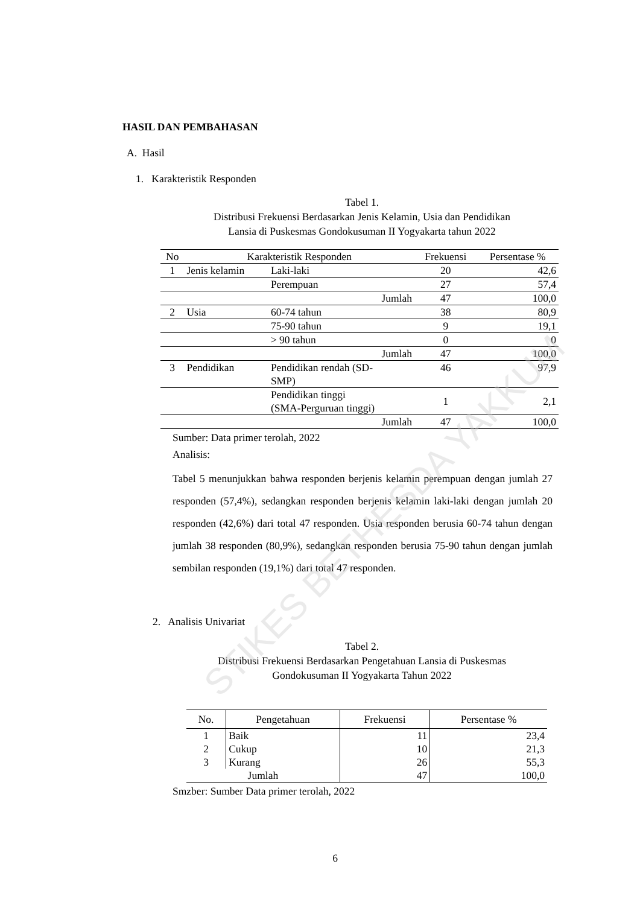STIKES BETHESDA YAKKUM
HASIL DAN PEMBAHASAN
A. Hasil
1. Karakteristik Responden
Tabel 1.
Distribusi Frekuensi Berdasarkan Jenis Kelamin, Usia dan Pendidikan
Lansia di Puskesmas Gondokusuman II Yogyakarta tahun 2022
| No | Karakteristik Responden | | Frekuensi | Persentase % |
| --- | --- | --- | --- | --- |
| 1 | Jenis kelamin | Laki-laki | 20 | 42,6 |
| | | Perempuan | 27 | 57,4 |
| | | Jumlah | 47 | 100,0 |
| 2 | Usia | 60-74 tahun | 38 | 80,9 |
| | | 75-90 tahun | 9 | 19,1 |
| | | > 90 tahun | 0 | 0 |
| | | Jumlah | 47 | 100,0 |
| 3 | Pendidikan | Pendidikan rendah (SD- SMP) | 46 | 97,9 |
| | | Pendidikan tinggi (SMA-Perguruan tinggi) | 1 | 2,1 |
| | | Jumlah | 47 | 100,0 |
Sumber: Data primer terolah, 2022
Analisis:
Tabel 5 menunjukkan bahwa responden berjenis kelamin perempuan dengan jumlah 27 responden (57,4%), sedangkan responden berjenis kelamin laki-laki dengan jumlah 20 responden (42,6%) dari total 47 responden. Usia responden berusia 60-74 tahun dengan jumlah 38 responden (80,9%), sedangkan responden berusia 75-90 tahun dengan jumlah sembilan responden (19,1%) dari total 47 responden.
2. Analisis Univariat
Tabel 2.
Distribusi Frekuensi Berdasarkan Pengetahuan Lansia di Puskesmas
Gondokusuman II Yogyakarta Tahun 2022
| No. | Pengetahuan | Frekuensi | Persentase % |
| --- | --- | --- | --- |
| 1 | Baik | 11 | 23,4 |
| 2 | Cukup | 10 | 21,3 |
| 3 | Kurang | 26 | 55,3 |
| Jumlah | | 47 | 100,0 |
Smzber: Sumber Data primer terolah, 2022
6